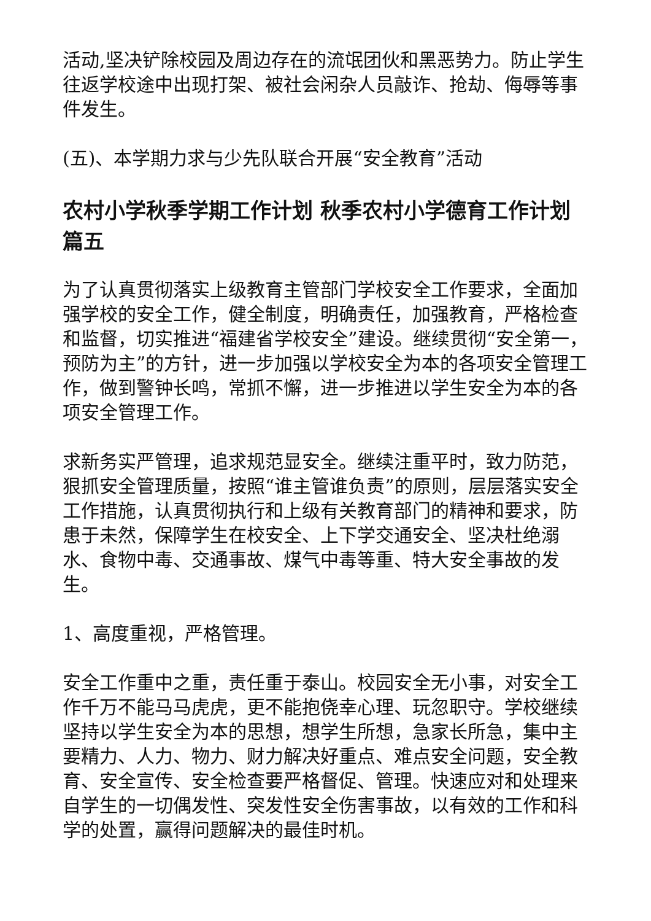活动,坚决铲除校园及周边存在的流氓团伙和黑恶势力。防止学生往返学校途中出现打架、被社会闲杂人员敲诈、抢劫、侮辱等事件发生。
(五)、本学期力求与少先队联合开展“安全教育”活动
农村小学秋季学期工作计划 秋季农村小学德育工作计划篇五
为了认真贯彻落实上级教育主管部门学校安全工作要求，全面加强学校的安全工作，健全制度，明确责任，加强教育，严格检查和监督，切实推进“福建省学校安全”建设。继续贯彻“安全第一，预防为主”的方针，进一步加强以学校安全为本的各项安全管理工作，做到警钟长鸣，常抓不懈，进一步推进以学生安全为本的各项安全管理工作。
求新务实严管理，追求规范显安全。继续注重平时，致力防范，狠抓安全管理质量，按照“谁主管谁负责”的原则，层层落实安全工作措施，认真贯彻执行和上级有关教育部门的精神和要求，防患于未然，保障学生在校安全、上下学交通安全、坚决杜绝溺水、食物中毒、交通事故、煤气中毒等重、特大安全事故的发生。
1、高度重视，严格管理。
安全工作重中之重，责任重于泰山。校园安全无小事，对安全工作千万不能马马虎虎，更不能抱侥幸心理、玩忽职守。学校继续坚持以学生安全为本的思想，想学生所想，急家长所急，集中主要精力、人力、物力、财力解决好重点、难点安全问题，安全教育、安全宣传、安全检查要严格督促、管理。快速应对和处理来自学生的一切偶发性、突发性安全伤害事故，以有效的工作和科学的处置，赢得问题解决的最佳时机。